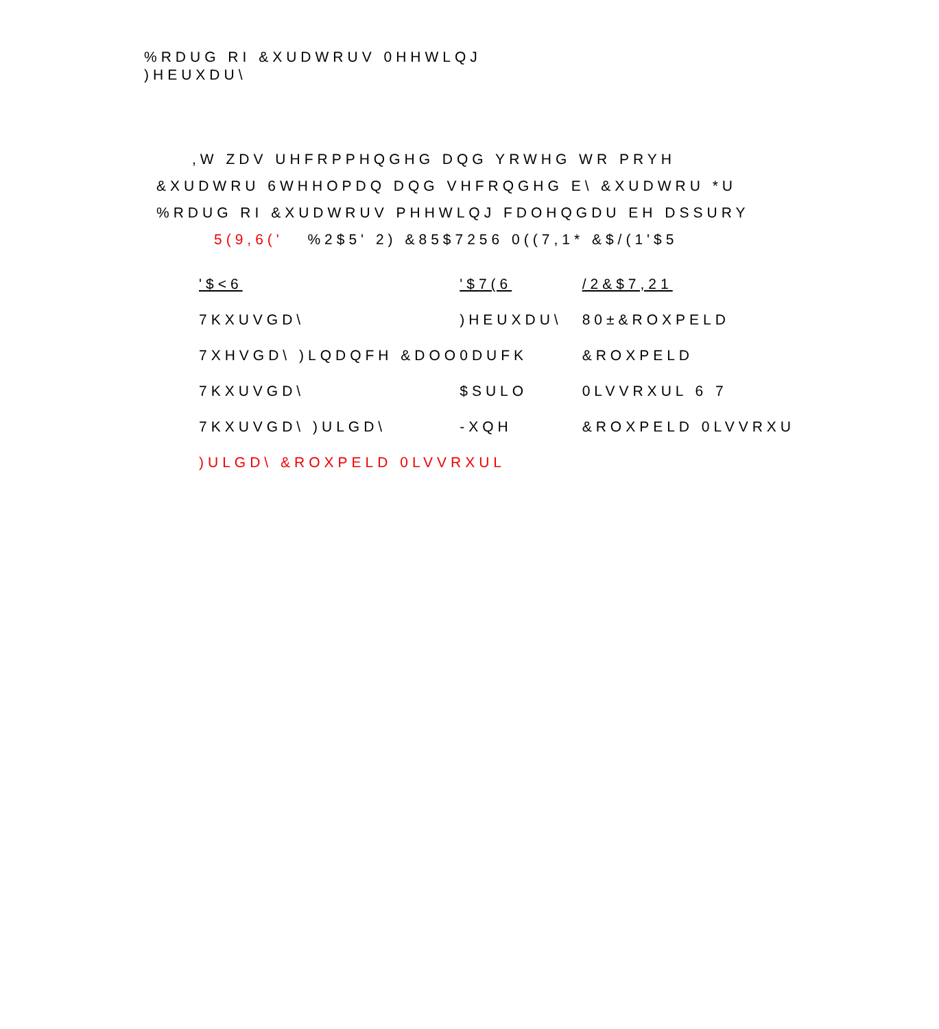%RDUG RI &XUDWRUV 0HHWLQJ
)HEUXDU\
,W ZDV UHFRPPHQGHG DQG YRWHG WR PRYH
&XUDWRU 6WHHOPDQ DQG VHFRQGHG E\ &XUDWRU *U
%RDUG RI &XUDWRUV PHHWLQJ FDOHQGDU EH DSSURY
5(9,6(' %2$5' 2) &85$7256 0((7,1* &$/(1'$5
| '$<6 | '$7(6 | /2&$7,21 |
| --- | --- | --- |
| 7KXUVGD\ | )HEUXDU\ | 80±&ROXPELD |
| 7XHVGD\ )LQDQFH &DOO | 0DUFK | &ROXPELD |
| 7KXUVGD\ | $SULO | 0LVVRXUL 6 7 |
| 7KXUVGD\ )ULGD\ | -XQH | &ROXPELD 0LVVRXU |
| )ULGD\ &ROXPELD 0LVVRXUL | | |